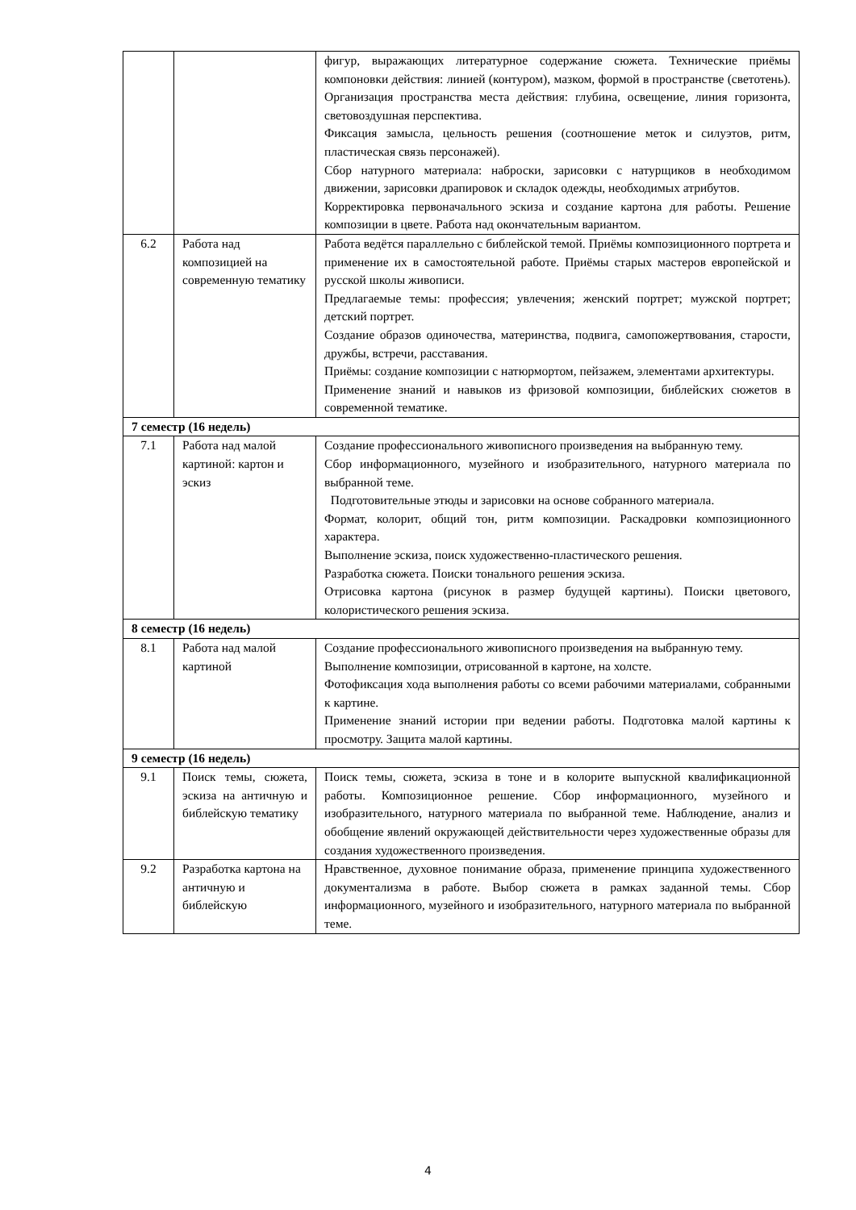| | | фигур, выражающих литературное содержание сюжета. Технические приёмы компоновки действия: линией (контуром), мазком, формой в пространстве (светотень). Организация пространства места действия: глубина, освещение, линия горизонта, световоздушная перспектива. Фиксация замысла, цельность решения (соотношение меток и силуэтов, ритм, пластическая связь персонажей). Сбор натурного материала: наброски, зарисовки с натурщиков в необходимом движении, зарисовки драпировок и складок одежды, необходимых атрибутов. Корректировка первоначального эскиза и создание картона для работы. Решение композиции в цвете. Работа над окончательным вариантом. |
| 6.2 | Работа над композицией на современную тематику | Работа ведётся параллельно с библейской темой. Приёмы композиционного портрета и применение их в самостоятельной работе. Приёмы старых мастеров европейской и русской школы живописи. Предлагаемые темы: профессия; увлечения; женский портрет; мужской портрет; детский портрет. Создание образов одиночества, материнства, подвига, самопожертвования, старости, дружбы, встречи, расставания. Приёмы: создание композиции с натюрмортом, пейзажем, элементами архитектуры. Применение знаний и навыков из фризовой композиции, библейских сюжетов в современной тематике. |
| 7 семестр (16 недель) | | |
| 7.1 | Работа над малой картиной: картон и эскиз | Создание профессионального живописного произведения на выбранную тему. Сбор информационного, музейного и изобразительного, натурного материала по выбранной теме. Подготовительные этюды и зарисовки на основе собранного материала. Формат, колорит, общий тон, ритм композиции. Раскадровки композиционного характера. Выполнение эскиза, поиск художественно-пластического решения. Разработка сюжета. Поиски тонального решения эскиза. Отрисовка картона (рисунок в размер будущей картины). Поиски цветового, колористического решения эскиза. |
| 8 семестр (16 недель) | | |
| 8.1 | Работа над малой картиной | Создание профессионального живописного произведения на выбранную тему. Выполнение композиции, отрисованной в картоне, на холсте. Фотофиксация хода выполнения работы со всеми рабочими материалами, собранными к картине. Применение знаний истории при ведении работы. Подготовка малой картины к просмотру. Защита малой картины. |
| 9 семестр (16 недель) | | |
| 9.1 | Поиск темы, сюжета, эскиза на античную и библейскую тематику | Поиск темы, сюжета, эскиза в тоне и в колорите выпускной квалификационной работы. Композиционное решение. Сбор информационного, музейного и изобразительного, натурного материала по выбранной теме. Наблюдение, анализ и обобщение явлений окружающей действительности через художественные образы для создания художественного произведения. |
| 9.2 | Разработка картона на античную и библейскую | Нравственное, духовное понимание образа, применение принципа художественного документализма в работе. Выбор сюжета в рамках заданной темы. Сбор информационного, музейного и изобразительного, натурного материала по выбранной теме. |
4